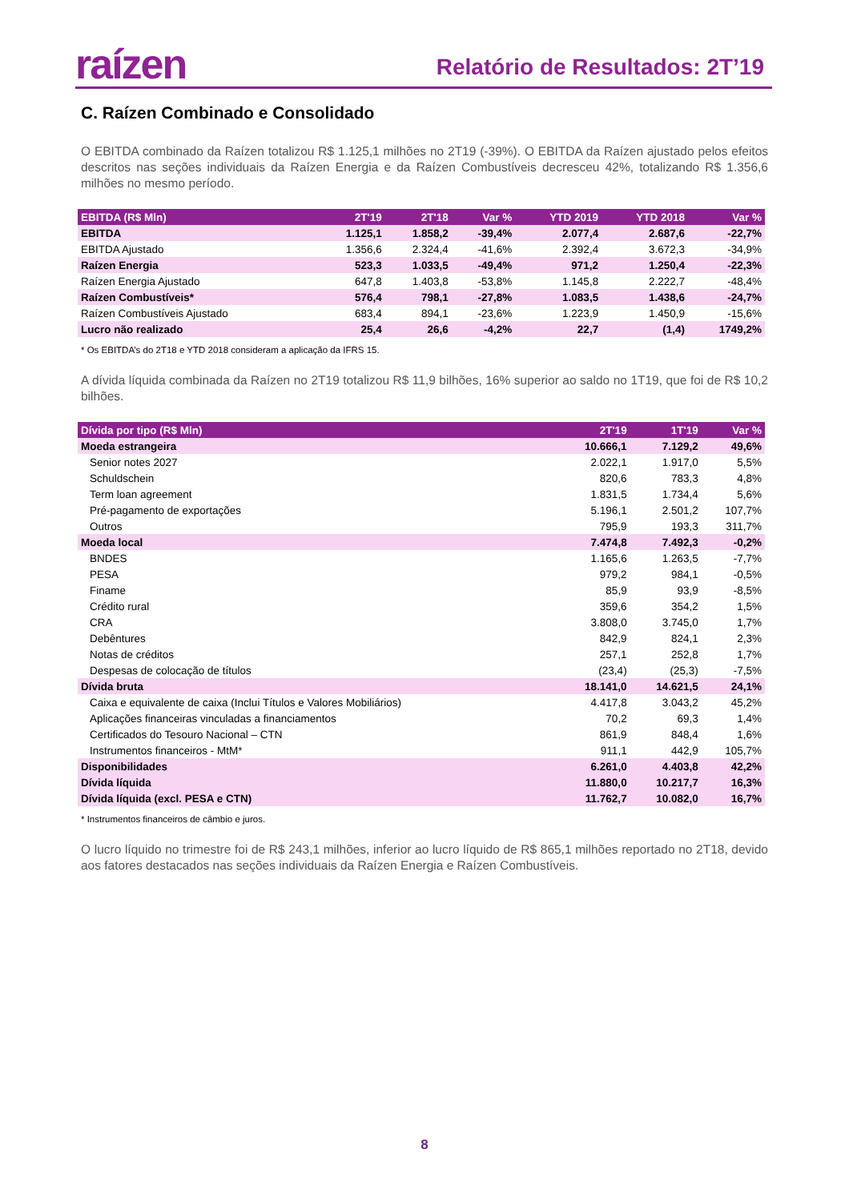raízen
Relatório de Resultados: 2T’19
C. Raízen Combinado e Consolidado
O EBITDA combinado da Raízen totalizou R$ 1.125,1 milhões no 2T19 (-39%). O EBITDA da Raízen ajustado pelos efeitos descritos nas seções individuais da Raízen Energia e da Raízen Combustíveis decresceu 42%, totalizando R$ 1.356,6 milhões no mesmo período.
| EBITDA (R$ Mln) | 2T'19 | 2T'18 | Var % | YTD 2019 | YTD 2018 | Var % |
| --- | --- | --- | --- | --- | --- | --- |
| EBITDA | 1.125,1 | 1.858,2 | -39,4% | 2.077,4 | 2.687,6 | -22,7% |
| EBITDA Ajustado | 1.356,6 | 2.324,4 | -41,6% | 2.392,4 | 3.672,3 | -34,9% |
| Raízen Energia | 523,3 | 1.033,5 | -49,4% | 971,2 | 1.250,4 | -22,3% |
| Raízen Energia Ajustado | 647,8 | 1.403,8 | -53,8% | 1.145,8 | 2.222,7 | -48,4% |
| Raízen Combustíveis* | 576,4 | 798,1 | -27,8% | 1.083,5 | 1.438,6 | -24,7% |
| Raízen Combustíveis Ajustado | 683,4 | 894,1 | -23,6% | 1.223,9 | 1.450,9 | -15,6% |
| Lucro não realizado | 25,4 | 26,6 | -4,2% | 22,7 | (1,4) | 1749,2% |
* Os EBITDA’s do 2T18 e YTD 2018 consideram a aplicação da IFRS 15.
A dívida líquida combinada da Raízen no 2T19 totalizou R$ 11,9 bilhões, 16% superior ao saldo no 1T19, que foi de R$ 10,2 bilhões.
| Dívida por tipo (R$ Mln) | 2T'19 | 1T'19 | Var % |
| --- | --- | --- | --- |
| Moeda estrangeira | 10.666,1 | 7.129,2 | 49,6% |
| Senior notes 2027 | 2.022,1 | 1.917,0 | 5,5% |
| Schuldschein | 820,6 | 783,3 | 4,8% |
| Term loan agreement | 1.831,5 | 1.734,4 | 5,6% |
| Pré-pagamento de exportações | 5.196,1 | 2.501,2 | 107,7% |
| Outros | 795,9 | 193,3 | 311,7% |
| Moeda local | 7.474,8 | 7.492,3 | -0,2% |
| BNDES | 1.165,6 | 1.263,5 | -7,7% |
| PESA | 979,2 | 984,1 | -0,5% |
| Finame | 85,9 | 93,9 | -8,5% |
| Crédito rural | 359,6 | 354,2 | 1,5% |
| CRA | 3.808,0 | 3.745,0 | 1,7% |
| Debêntures | 842,9 | 824,1 | 2,3% |
| Notas de créditos | 257,1 | 252,8 | 1,7% |
| Despesas de colocação de títulos | (23,4) | (25,3) | -7,5% |
| Dívida bruta | 18.141,0 | 14.621,5 | 24,1% |
| Caixa e equivalente de caixa (Inclui Títulos e Valores Mobiliários) | 4.417,8 | 3.043,2 | 45,2% |
| Aplicações financeiras vinculadas a financiamentos | 70,2 | 69,3 | 1,4% |
| Certificados do Tesouro Nacional – CTN | 861,9 | 848,4 | 1,6% |
| Instrumentos financeiros - MtM* | 911,1 | 442,9 | 105,7% |
| Disponibilidades | 6.261,0 | 4.403,8 | 42,2% |
| Dívida líquida | 11.880,0 | 10.217,7 | 16,3% |
| Dívida líquida (excl. PESA e CTN) | 11.762,7 | 10.082,0 | 16,7% |
* Instrumentos financeiros de câmbio e juros.
O lucro líquido no trimestre foi de R$ 243,1 milhões, inferior ao lucro líquido de R$ 865,1 milhões reportado no 2T18, devido aos fatores destacados nas seções individuais da Raízen Energia e Raízen Combustíveis.
8